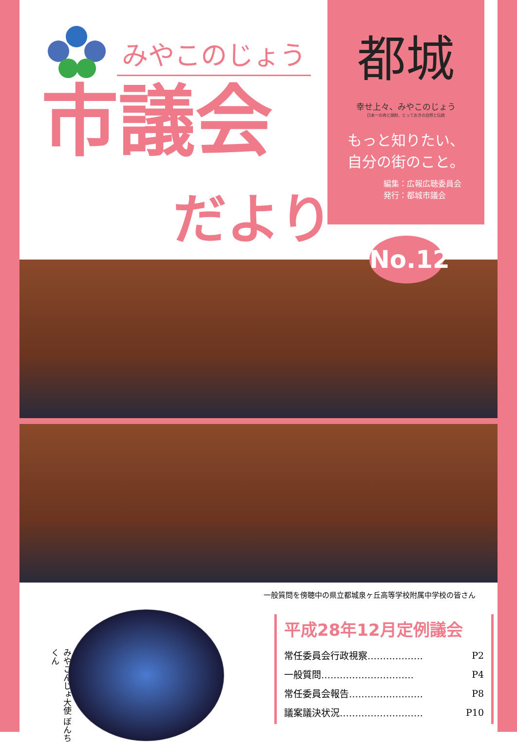みやこのじょう
市議会
だより
都城
幸せ上々、みやこのじょう
日本一の肉と焼酎、とっておきの自然と伝統
もっと知りたい、
自分の街のこと。
編集：広報広聴委員会
発行：都城市議会
No.12
一般質問を傍聴中の県立都城泉ヶ丘高等学校附属中学校の皆さん
みやこんじょ大使 ぼんちくん
平成28年12月定例議会
| 常任委員会行政視察……………… | P2 |
| 一般質問………………………… | P4 |
| 常任委員会報告…………………… | P8 |
| 議案議決状況……………………… | P10 |